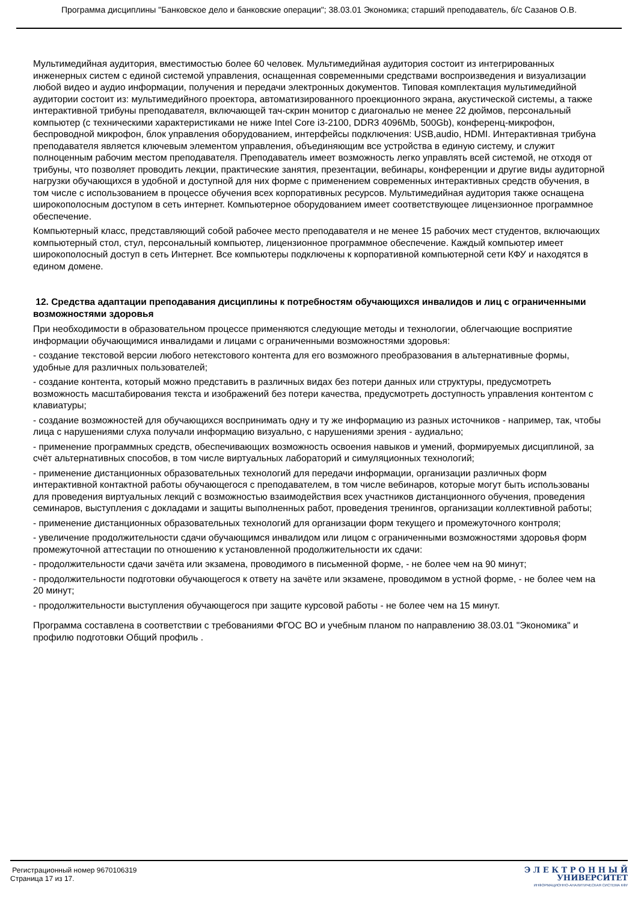Программа дисциплины "Банковское дело и банковские операции"; 38.03.01 Экономика; старший преподаватель, б/с Сазанов О.В.
Мультимедийная аудитория, вместимостью более 60 человек. Мультимедийная аудитория состоит из интегрированных инженерных систем с единой системой управления, оснащенная современными средствами воспроизведения и визуализации любой видео и аудио информации, получения и передачи электронных документов. Типовая комплектация мультимедийной аудитории состоит из: мультимедийного проектора, автоматизированного проекционного экрана, акустической системы, а также интерактивной трибуны преподавателя, включающей тач-скрин монитор с диагональю не менее 22 дюймов, персональный компьютер (с техническими характеристиками не ниже Intel Core i3-2100, DDR3 4096Mb, 500Gb), конференц-микрофон, беспроводной микрофон, блок управления оборудованием, интерфейсы подключения: USB,audio, HDMI. Интерактивная трибуна преподавателя является ключевым элементом управления, объединяющим все устройства в единую систему, и служит полноценным рабочим местом преподавателя. Преподаватель имеет возможность легко управлять всей системой, не отходя от трибуны, что позволяет проводить лекции, практические занятия, презентации, вебинары, конференции и другие виды аудиторной нагрузки обучающихся в удобной и доступной для них форме с применением современных интерактивных средств обучения, в том числе с использованием в процессе обучения всех корпоративных ресурсов. Мультимедийная аудитория также оснащена широкополосным доступом в сеть интернет. Компьютерное оборудованием имеет соответствующее лицензионное программное обеспечение.
Компьютерный класс, представляющий собой рабочее место преподавателя и не менее 15 рабочих мест студентов, включающих компьютерный стол, стул, персональный компьютер, лицензионное программное обеспечение. Каждый компьютер имеет широкополосный доступ в сеть Интернет. Все компьютеры подключены к корпоративной компьютерной сети КФУ и находятся в едином домене.
12. Средства адаптации преподавания дисциплины к потребностям обучающихся инвалидов и лиц с ограниченными возможностями здоровья
При необходимости в образовательном процессе применяются следующие методы и технологии, облегчающие восприятие информации обучающимися инвалидами и лицами с ограниченными возможностями здоровья:
- создание текстовой версии любого нетекстового контента для его возможного преобразования в альтернативные формы, удобные для различных пользователей;
- создание контента, который можно представить в различных видах без потери данных или структуры, предусмотреть возможность масштабирования текста и изображений без потери качества, предусмотреть доступность управления контентом с клавиатуры;
- создание возможностей для обучающихся воспринимать одну и ту же информацию из разных источников - например, так, чтобы лица с нарушениями слуха получали информацию визуально, с нарушениями зрения - аудиально;
- применение программных средств, обеспечивающих возможность освоения навыков и умений, формируемых дисциплиной, за счёт альтернативных способов, в том числе виртуальных лабораторий и симуляционных технологий;
- применение дистанционных образовательных технологий для передачи информации, организации различных форм интерактивной контактной работы обучающегося с преподавателем, в том числе вебинаров, которые могут быть использованы для проведения виртуальных лекций с возможностью взаимодействия всех участников дистанционного обучения, проведения семинаров, выступления с докладами и защиты выполненных работ, проведения тренингов, организации коллективной работы;
- применение дистанционных образовательных технологий для организации форм текущего и промежуточного контроля;
- увеличение продолжительности сдачи обучающимся инвалидом или лицом с ограниченными возможностями здоровья форм промежуточной аттестации по отношению к установленной продолжительности их сдачи:
- продолжительности сдачи зачёта или экзамена, проводимого в письменной форме, - не более чем на 90 минут;
- продолжительности подготовки обучающегося к ответу на зачёте или экзамене, проводимом в устной форме, - не более чем на 20 минут;
- продолжительности выступления обучающегося при защите курсовой работы - не более чем на 15 минут.
Программа составлена в соответствии с требованиями ФГОС ВО и учебным планом по направлению 38.03.01 "Экономика" и профилю подготовки Общий профиль .
Регистрационный номер 9670106319
Страница 17 из 17.
Э Л Е К Т Р О Н Н Ы Й
УНИВЕРСИТЕТ
ИНФОРМАЦИОННО-АНАЛИТИЧЕСКАЯ СИСТЕМА КФУ